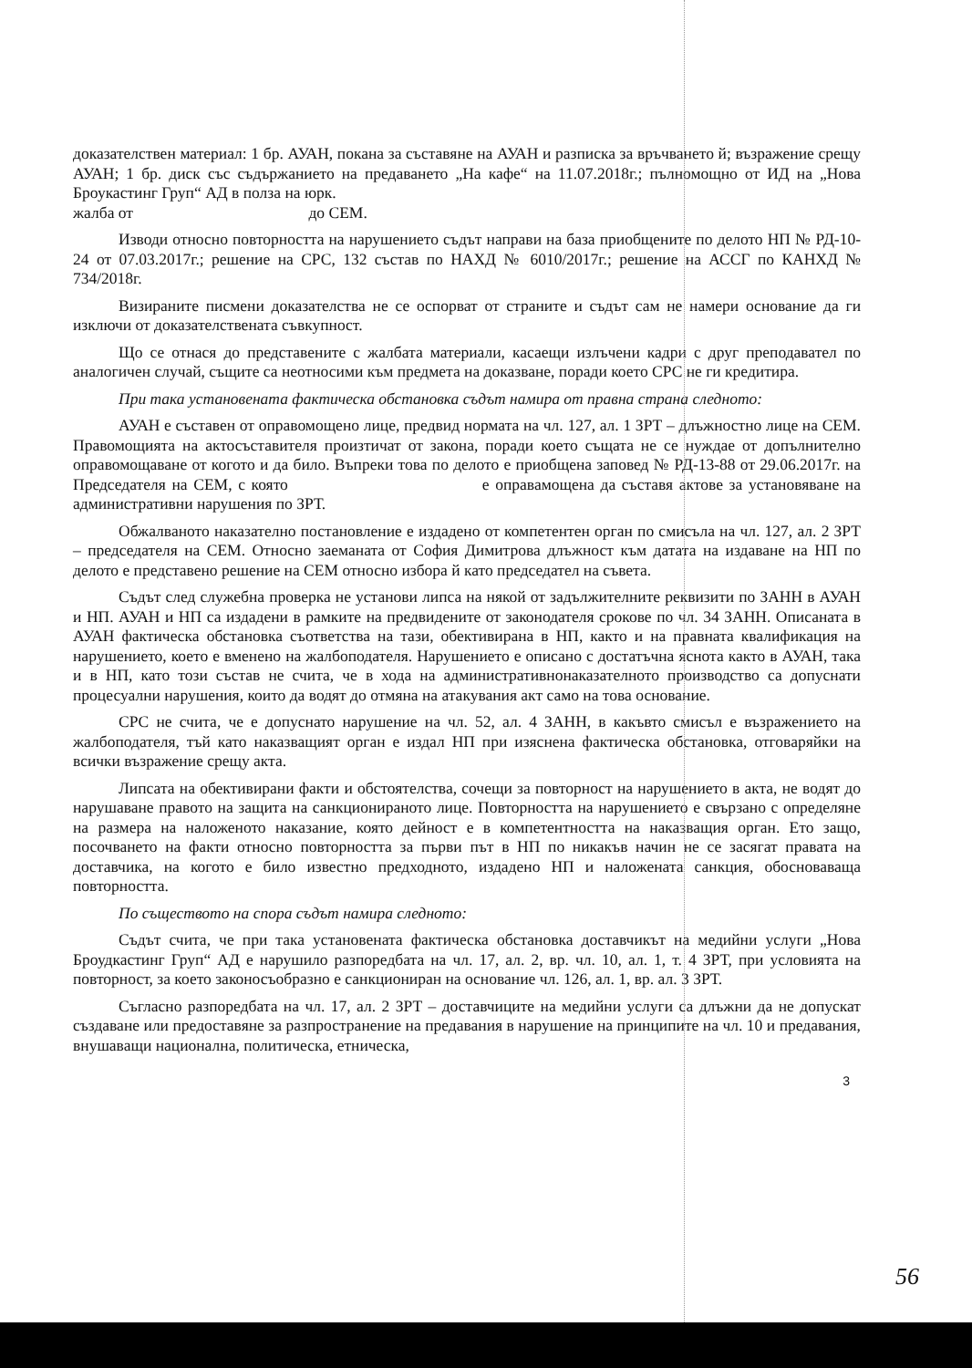доказателствен материал: 1 бр. АУАН, покана за съставяне на АУАН и разписка за връчването й; възражение срещу АУАН; 1 бр. диск със съдържанието на предаването „На кафе“ на 11.07.2018г.; пълномощно от ИД на „Нова Броукастинг Груп“ АД в полза на юрк.
жалба от до СЕМ.
Изводи относно повторността на нарушението съдът направи на база приобщените по делото НП № РД-10-24 от 07.03.2017г.; решение на СРС, 132 състав по НАХД № 6010/2017г.; решение на АССГ по КАНХД № 734/2018г.
Визираните писмени доказателства не се оспорват от страните и съдът сам не намери основание да ги изключи от доказателствената съвкупност.
Що се отнася до представените с жалбата материали, касаещи излъчени кадри с друг преподавател по аналогичен случай, същите са неотносими към предмета на доказване, поради което СРС не ги кредитира.
При така установената фактическа обстановка съдът намира от правна страна следното:
АУАН е съставен от оправомощено лице, предвид нормата на чл. 127, ал. 1 ЗРТ – длъжностно лице на СЕМ. Правомощията на актосъставителя произтичат от закона, поради което същата не се нуждае от допълнително оправомощаване от когото и да било. Въпреки това по делото е приобщена заповед № РД-13-88 от 29.06.2017г. на Председателя на СЕМ, с която е оправамощена да съставя актове за установяване на административни нарушения по ЗРТ.
Обжалваното наказателно постановление е издадено от компетентен орган по смисъла на чл. 127, ал. 2 ЗРТ – председателя на СЕМ. Относно заеманата от София Димитрова длъжност към датата на издаване на НП по делото е представено решение на СЕМ относно избора й като председател на съвета.
Съдът след служебна проверка не установи липса на някой от задължителните реквизити по ЗАНН в АУАН и НП. АУАН и НП са издадени в рамките на предвидените от законодателя срокове по чл. 34 ЗАНН. Описаната в АУАН фактическа обстановка съответства на тази, обективирана в НП, както и на правната квалификация на нарушението, което е вменено на жалбоподателя. Нарушението е описано с достатъчна яснота както в АУАН, така и в НП, като този състав не счита, че в хода на административнонаказателното производство са допуснати процесуални нарушения, които да водят до отмяна на атакувания акт само на това основание.
СРС не счита, че е допуснато нарушение на чл. 52, ал. 4 ЗАНН, в какъвто смисъл е възражението на жалбоподателя, тъй като наказващият орган е издал НП при изяснена фактическа обстановка, отговаряйки на всички възражение срещу акта.
Липсата на обективирани факти и обстоятелства, сочещи за повторност на нарушението в акта, не водят до нарушаване правото на защита на санкционираното лице. Повторността на нарушението е свързано с определяне на размера на наложеното наказание, която дейност е в компетентността на наказващия орган. Ето защо, посочването на факти относно повторността за първи път в НП по никакъв начин не се засягат правата на доставчика, на когото е било известно предходното, издадено НП и наложената санкция, обосноваваща повторността.
По съществото на спора съдът намира следното:
Съдът счита, че при така установената фактическа обстановка доставчикът на медийни услуги „Нова Броудкастинг Груп“ АД е нарушило разпоредбата на чл. 17, ал. 2, вр. чл. 10, ал. 1, т. 4 ЗРТ, при условията на повторност, за което законосъобразно е санкциониран на основание чл. 126, ал. 1, вр. ал. 3 ЗРТ.
Съгласно разпоредбата на чл. 17, ал. 2 ЗРТ – доставчиците на медийни услуги са длъжни да не допускат създаване или предоставяне за разпространение на предавания в нарушение на принципите на чл. 10 и предавания, внушаващи национална, политическа, етническа,
3
56